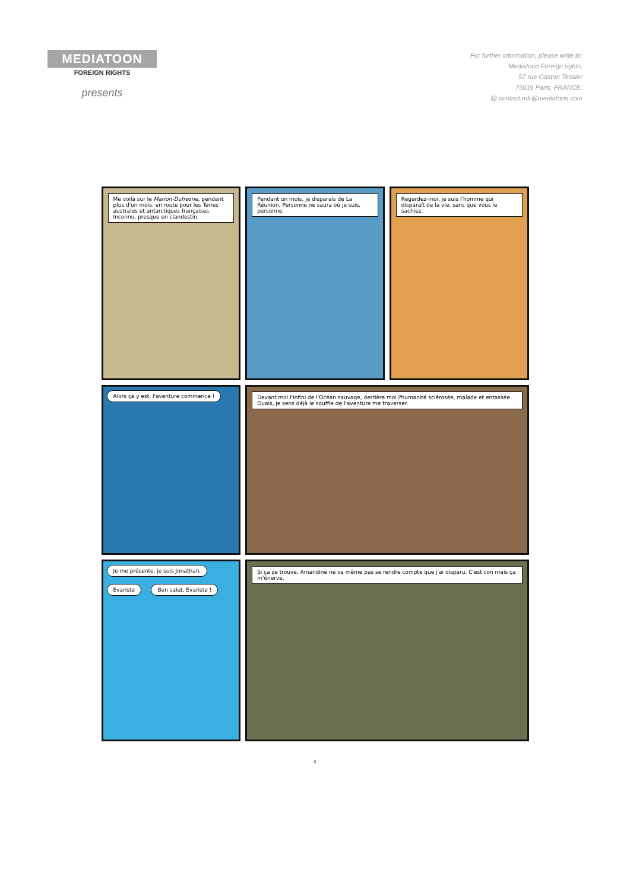MEDIATOON
FOREIGN RIGHTS
presents
For further information, please write to:
Mediatoon Foreign rights,
57 rue Gaston Tessier
75019 Paris, FRANCE.
@ contact.mfr@mediatoon.com
Me voilà sur le Marion-Dufresne, pendant plus d'un mois, en route pour les Terres australes et antarctiques françaises. Inconnu, presque en clandestin.
Pendant un mois, je disparais de La Réunion. Personne ne saura où je suis, personne.
Regardez-moi, je suis l'homme qui disparaît de la vie, sans que vous le sachiez.
Alors ça y est, l'aventure commence !
Devant moi l'infini de l'Océan sauvage, derrière moi l'humanité sclérosée, malade et entassée. Ouais, je sens déjà le souffle de l'aventure me traverser.
Je me présente, je suis Jonathan.
Évariste Ben salut, Évariste !
Si ça se trouve, Amandine ne va même pas se rendre compte que j'ai disparu. C'est con mais ça m'énerve.
6